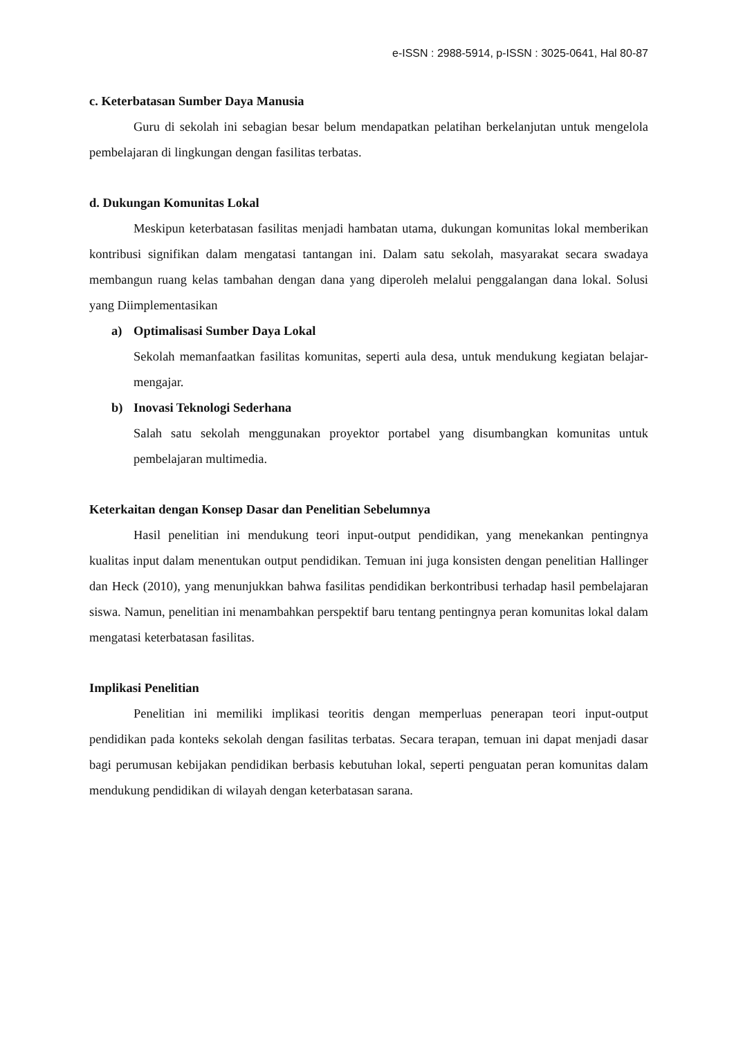e-ISSN : 2988-5914, p-ISSN : 3025-0641, Hal 80-87
c. Keterbatasan Sumber Daya Manusia
Guru di sekolah ini sebagian besar belum mendapatkan pelatihan berkelanjutan untuk mengelola pembelajaran di lingkungan dengan fasilitas terbatas.
d. Dukungan Komunitas Lokal
Meskipun keterbatasan fasilitas menjadi hambatan utama, dukungan komunitas lokal memberikan kontribusi signifikan dalam mengatasi tantangan ini. Dalam satu sekolah, masyarakat secara swadaya membangun ruang kelas tambahan dengan dana yang diperoleh melalui penggalangan dana lokal. Solusi yang Diimplementasikan
a) Optimalisasi Sumber Daya Lokal
Sekolah memanfaatkan fasilitas komunitas, seperti aula desa, untuk mendukung kegiatan belajar-mengajar.
b) Inovasi Teknologi Sederhana
Salah satu sekolah menggunakan proyektor portabel yang disumbangkan komunitas untuk pembelajaran multimedia.
Keterkaitan dengan Konsep Dasar dan Penelitian Sebelumnya
Hasil penelitian ini mendukung teori input-output pendidikan, yang menekankan pentingnya kualitas input dalam menentukan output pendidikan. Temuan ini juga konsisten dengan penelitian Hallinger dan Heck (2010), yang menunjukkan bahwa fasilitas pendidikan berkontribusi terhadap hasil pembelajaran siswa. Namun, penelitian ini menambahkan perspektif baru tentang pentingnya peran komunitas lokal dalam mengatasi keterbatasan fasilitas.
Implikasi Penelitian
Penelitian ini memiliki implikasi teoritis dengan memperluas penerapan teori input-output pendidikan pada konteks sekolah dengan fasilitas terbatas. Secara terapan, temuan ini dapat menjadi dasar bagi perumusan kebijakan pendidikan berbasis kebutuhan lokal, seperti penguatan peran komunitas dalam mendukung pendidikan di wilayah dengan keterbatasan sarana.